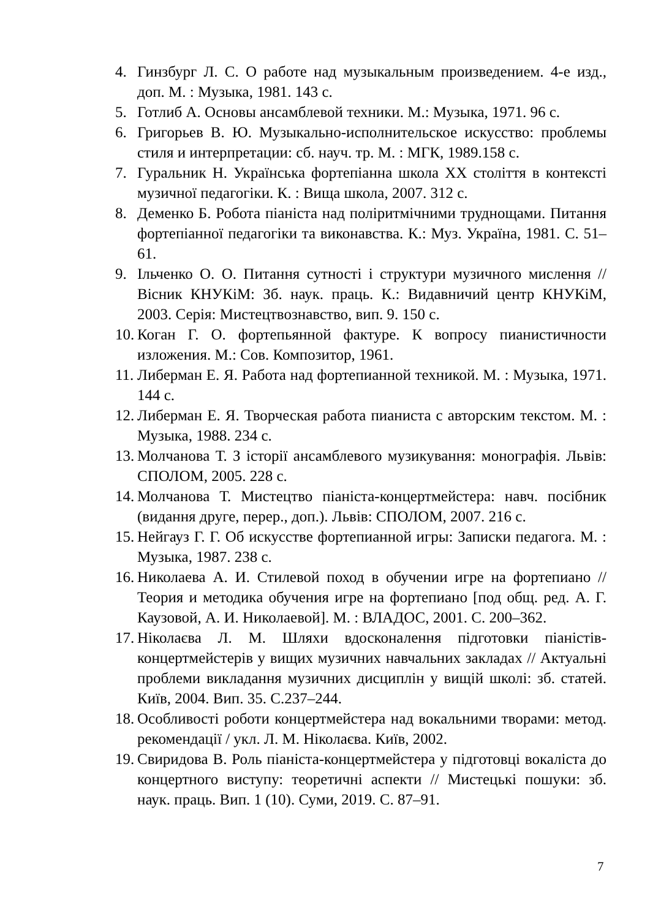4. Гинзбург Л. С. О работе над музыкальным произведением. 4-е изд., доп. М. : Музыка, 1981. 143 с.
5. Готлиб А. Основы ансамблевой техники. М.: Музыка, 1971. 96 с.
6. Григорьев В. Ю. Музыкально-исполнительское искусство: проблемы стиля и интерпретации: сб. науч. тр. М. : МГК, 1989.158 с.
7. Гуральник Н. Українська фортепіанна школа XX століття в контексті музичної педагогіки. К. : Вища школа, 2007. 312 с.
8. Деменко Б. Робота піаніста над поліритмічними труднощами. Питання фортепіанної педагогіки та виконавства. К.: Муз. Україна, 1981. С. 51– 61.
9. Ільченко О. О. Питання сутності і структури музичного мислення // Вісник КНУКіМ: Зб. наук. праць. К.: Видавничий центр КНУКіМ, 2003. Серія: Мистецтвознавство, вип. 9. 150 с.
10. Коган Г. О. фортепьянной фактуре. К вопросу пианистичности изложения. М.: Сов. Композитор, 1961.
11. Либерман Е. Я. Работа над фортепианной техникой. М. : Музыка, 1971. 144 с.
12. Либерман Е. Я. Творческая работа пианиста с авторским текстом. М. : Музыка, 1988. 234 с.
13. Молчанова Т. З історії ансамблевого музикування: монографія. Львів: СПОЛОМ, 2005. 228 с.
14. Молчанова Т. Мистецтво піаніста-концертмейстера: навч. посібник (видання друге, перер., доп.). Львів: СПОЛОМ, 2007. 216 с.
15. Нейгауз Г. Г. Об искусстве фортепианной игры: Записки педагога. М. : Музыка, 1987. 238 с.
16. Николаева А. И. Стилевой поход в обучении игре на фортепиано //Теория и методика обучения игре на фортепиано [под общ. ред. А. Г. Каузовой, А. И. Николаевой]. М. : ВЛАДОС, 2001. С. 200–362.
17. Ніколаєва Л. М. Шляхи вдосконалення підготовки піаністів-концертмейстерів у вищих музичних навчальних закладах // Актуальні проблеми викладання музичних дисциплін у вищій школі: зб. статей. Київ, 2004. Вип. 35. С.237–244.
18. Особливості роботи концертмейстера над вокальними творами: метод. рекомендації / укл. Л. М. Ніколаєва. Київ, 2002.
19. Свиридова В. Роль піаніста-концертмейстера у підготовці вокаліста до концертного виступу: теоретичні аспекти // Мистецькі пошуки: зб. наук. праць. Вип. 1 (10). Суми, 2019. С. 87–91.
7